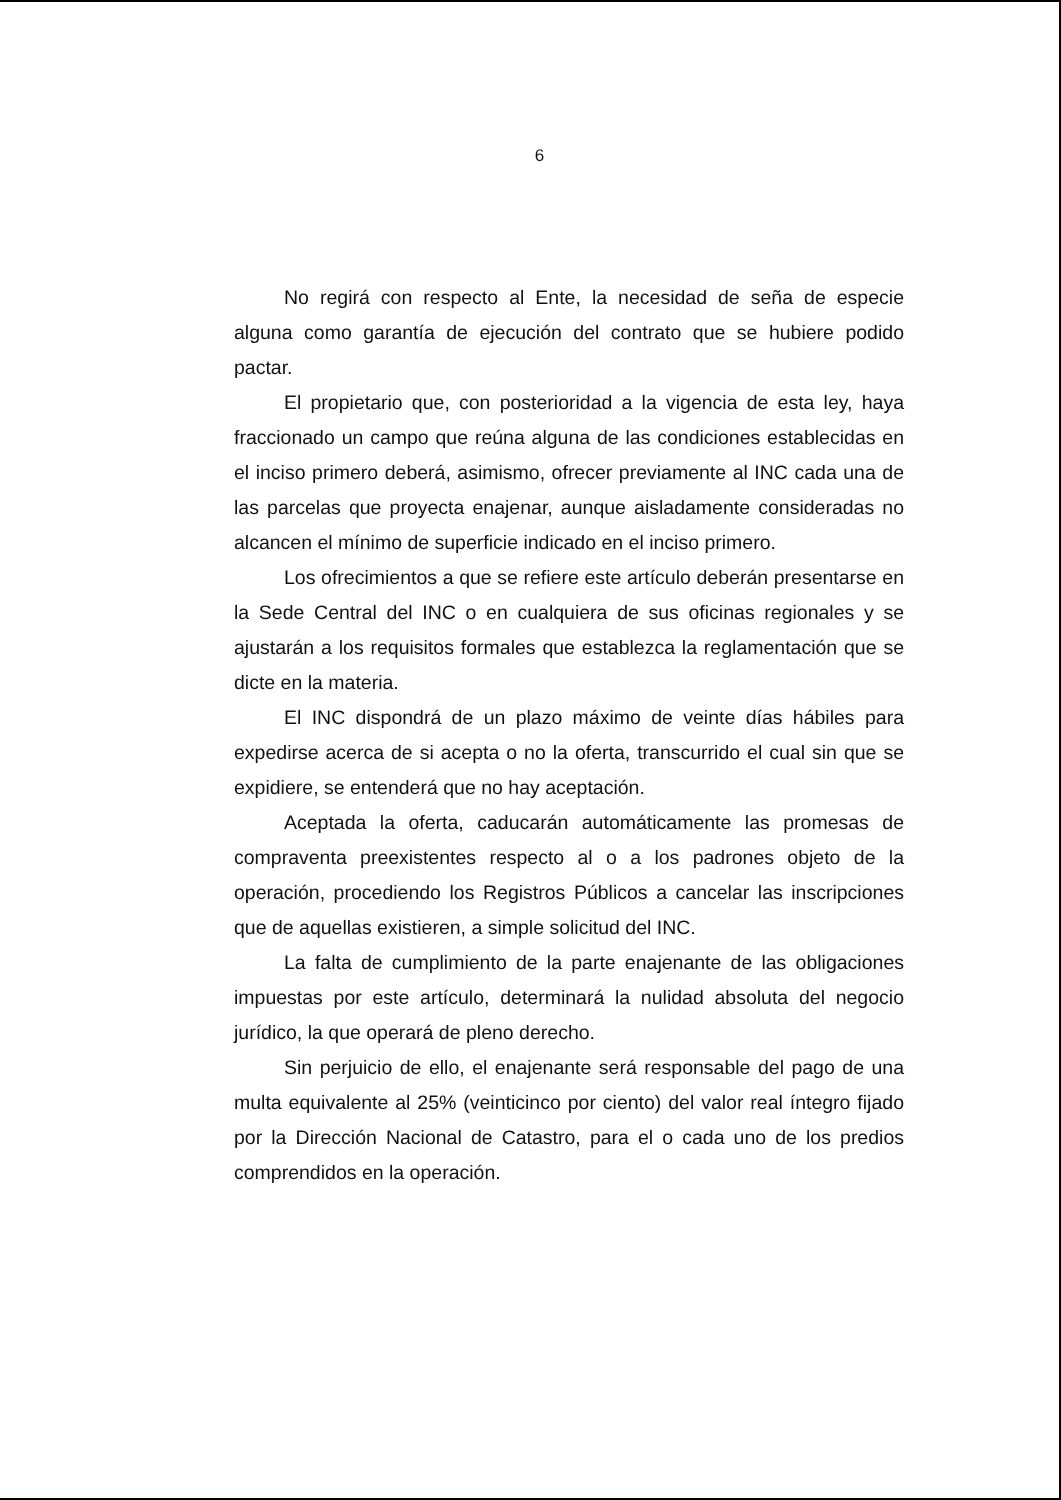6
No regirá con respecto al Ente, la necesidad de seña de especie alguna como garantía de ejecución del contrato que se hubiere podido pactar.
El propietario que, con posterioridad a la vigencia de esta ley, haya fraccionado un campo que reúna alguna de las condiciones establecidas en el inciso primero deberá, asimismo, ofrecer previamente al INC cada una de las parcelas que proyecta enajenar, aunque aisladamente consideradas no alcancen el mínimo de superficie indicado en el inciso primero.
Los ofrecimientos a que se refiere este artículo deberán presentarse en la Sede Central del INC o en cualquiera de sus oficinas regionales y se ajustarán a los requisitos formales que establezca la reglamentación que se dicte en la materia.
El INC dispondrá de un plazo máximo de veinte días hábiles para expedirse acerca de si acepta o no la oferta, transcurrido el cual sin que se expidiere, se entenderá que no hay aceptación.
Aceptada la oferta, caducarán automáticamente las promesas de compraventa preexistentes respecto al o a los padrones objeto de la operación, procediendo los Registros Públicos a cancelar las inscripciones que de aquellas existieren, a simple solicitud del INC.
La falta de cumplimiento de la parte enajenante de las obligaciones impuestas por este artículo, determinará la nulidad absoluta del negocio jurídico, la que operará de pleno derecho.
Sin perjuicio de ello, el enajenante será responsable del pago de una multa equivalente al 25% (veinticinco por ciento) del valor real íntegro fijado por la Dirección Nacional de Catastro, para el o cada uno de los predios comprendidos en la operación.